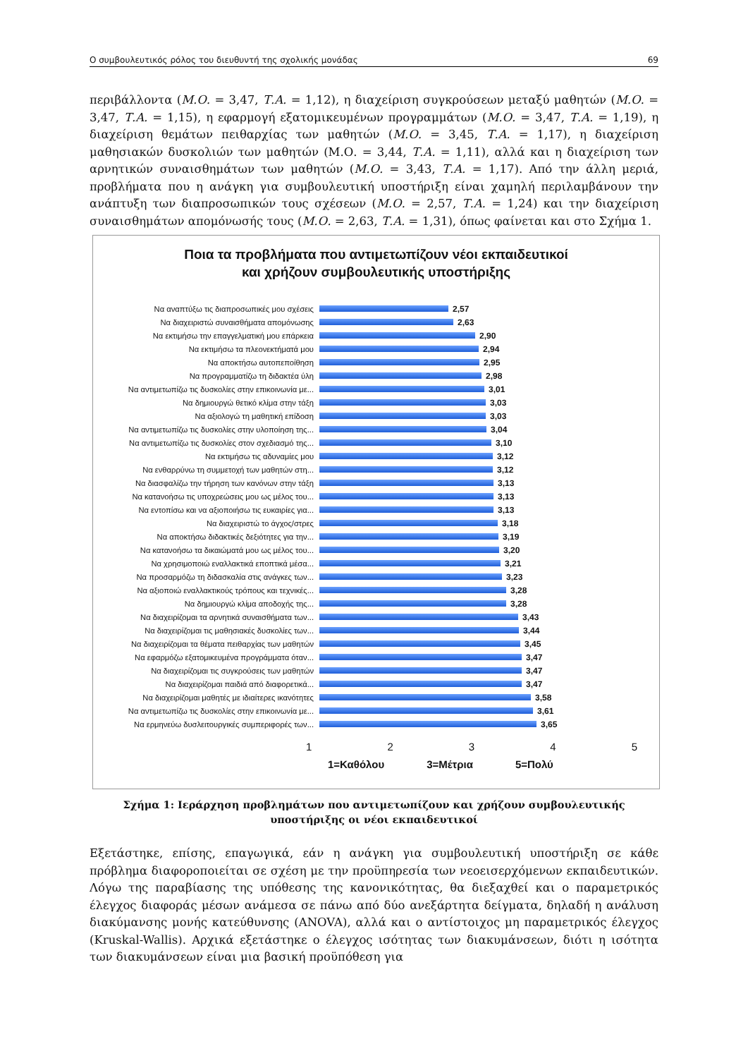Ο συμβουλευτικός ρόλος του διευθυντή της σχολικής μονάδας 69
περιβάλλοντα (Μ.Ο. = 3,47, Τ.Α. = 1,12), η διαχείριση συγκρούσεων μεταξύ μαθητών (Μ.Ο. = 3,47, Τ.Α. = 1,15), η εφαρμογή εξατομικευμένων προγραμμάτων (Μ.Ο. = 3,47, Τ.Α. = 1,19), η διαχείριση θεμάτων πειθαρχίας των μαθητών (Μ.Ο. = 3,45, Τ.Α. = 1,17), η διαχείριση μαθησιακών δυσκολιών των μαθητών (Μ.Ο. = 3,44, Τ.Α. = 1,11), αλλά και η διαχείριση των αρνητικών συναισθημάτων των μαθητών (Μ.Ο. = 3,43, Τ.Α. = 1,17). Από την άλλη μεριά, προβλήματα που η ανάγκη για συμβουλευτική υποστήριξη είναι χαμηλή περιλαμβάνουν την ανάπτυξη των διαπροσωπικών τους σχέσεων (Μ.Ο. = 2,57, Τ.Α. = 1,24) και την διαχείριση συναισθημάτων απομόνωσής τους (Μ.Ο. = 2,63, Τ.Α. = 1,31), όπως φαίνεται και στο Σχήμα 1.
Ποια τα προβλήματα που αντιμετωπίζουν νέοι εκπαιδευτικοί
και χρήζουν συμβουλευτικής υποστήριξης
Να αναπτύξω τις διαπροσωπικές μου σχέσεις 2,57
Να διαχειριστώ συναισθήματα απομόνωσης 2,63
Να εκτιμήσω την επαγγελματική μου επάρκεια 2,90
Να εκτιμήσω τα πλεονεκτήματά μου 2,94
Να αποκτήσω αυτοπεποίθηση 2,95
Να προγραμματίζω τη διδακτέα ύλη 2,98
Να αντιμετωπίζω τις δυσκολίες στην επικοινωνία με... 3,01
Να δημιουργώ θετικό κλίμα στην τάξη 3,03
Να αξιολογώ τη μαθητική επίδοση 3,03
Να αντιμετωπίζω τις δυσκολίες στην υλοποίηση της... 3,04
Να αντιμετωπίζω τις δυσκολίες στον σχεδιασμό της... 3,10
Να εκτιμήσω τις αδυναμίες μου 3,12
Να ενθαρρύνω τη συμμετοχή των μαθητών στη... 3,12
Να διασφαλίζω την τήρηση των κανόνων στην τάξη 3,13
Να κατανοήσω τις υποχρεώσεις μου ως μέλος του... 3,13
Να εντοπίσω και να αξιοποιήσω τις ευκαιρίες για... 3,13
Να διαχειριστώ το άγχος/στρες 3,18
Να αποκτήσω διδακτικές δεξιότητες για την... 3,19
Να κατανοήσω τα δικαιώματά μου ως μέλος του... 3,20
Να χρησιμοποιώ εναλλακτικά εποπτικά μέσα... 3,21
Να προσαρμόζω τη διδασκαλία στις ανάγκες των... 3,23
Να αξιοποιώ εναλλακτικούς τρόπους και τεχνικές... 3,28
Να δημιουργώ κλίμα αποδοχής της... 3,28
Να διαχειρίζομαι τα αρνητικά συναισθήματα των... 3,43
Να διαχειρίζομαι τις μαθησιακές δυσκολίες των... 3,44
Να διαχειρίζομαι τα θέματα πειθαρχίας των μαθητών 3,45
Να εφαρμόζω εξατομικευμένα προγράμματα όταν... 3,47
Να διαχειρίζομαι τις συγκρούσεις των μαθητών 3,47
Να διαχειρίζομαι παιδιά από διαφορετικά... 3,47
Να διαχειρίζομαι μαθητές με ιδιαίτερες ικανότητες 3,58
Να αντιμετωπίζω τις δυσκολίες στην επικοινωνία με... 3,61
Να ερμηνεύω δυσλειτουργικές συμπεριφορές των... 3,65
1 2 3 4 5
1=Καθόλου 3=Μέτρια 5=Πολύ
Σχήμα 1: Ιεράρχηση προβλημάτων που αντιμετωπίζουν και χρήζουν συμβουλευτικής υποστήριξης οι νέοι εκπαιδευτικοί
Εξετάστηκε, επίσης, επαγωγικά, εάν η ανάγκη για συμβουλευτική υποστήριξη σε κάθε πρόβλημα διαφοροποιείται σε σχέση με την προϋπηρεσία των νεοεισερχόμενων εκπαιδευτικών. Λόγω της παραβίασης της υπόθεσης της κανονικότητας, θα διεξαχθεί και ο παραμετρικός έλεγχος διαφοράς μέσων ανάμεσα σε πάνω από δύο ανεξάρτητα δείγματα, δηλαδή η ανάλυση διακύμανσης μονής κατεύθυνσης (ANOVA), αλλά και ο αντίστοιχος μη παραμετρικός έλεγχος (Kruskal-Wallis). Αρχικά εξετάστηκε ο έλεγχος ισότητας των διακυμάνσεων, διότι η ισότητα των διακυμάνσεων είναι μια βασική προϋπόθεση για